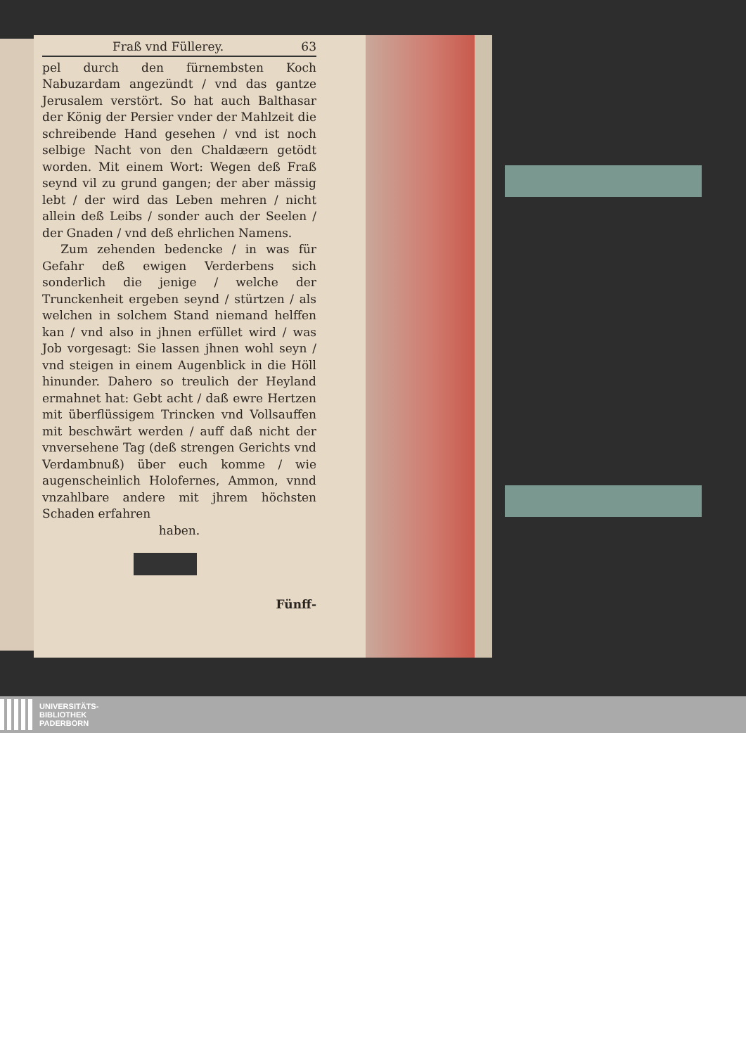Fraß vnd Füllerey. 63
pel durch den fürnembsten Koch Nabuzardam angezündt / vnd das gantze Jerusalem verstört. So hat auch Balthasar der König der Persier vnder der Mahlzeit die schreibende Hand gesehen / vnd ist noch selbige Nacht von den Chaldæern getödt worden. Mit einem Wort: Wegen deß Fraß seynd vil zu grund gangen; der aber mässig lebt / der wird das Leben mehren / nicht allein deß Leibs / sonder auch der Seelen / der Gnaden / vnd deß ehrlichen Namens.
Zum zehenden bedencke / in was für Gefahr deß ewigen Verderbens sich sonderlich die jenige / welche der Trunckenheit ergeben seynd / stürtzen / als welchen in solchem Stand niemand helffen kan / vnd also in jhnen erfüllet wird / was Job vorgesagt: Sie lassen jhnen wohl seyn / vnd steigen in einem Augenblick in die Höll hinunder. Dahero so treulich der Heyland ermahnet hat: Gebt acht / daß ewre Hertzen mit überflüssigem Trincken vnd Vollsauffen mit beschwärt werden / auff daß nicht der vnversehene Tag (deß strengen Gerichts vnd Verdambnuß) über euch komme / wie augenscheinlich Holofernes, Ammon, vnnd vnzahlbare andere mit jhrem höchsten Schaden erfahren
haben.
Fünff-
UNIVERSITÄTS-
BIBLIOTHEK
PADERBORN